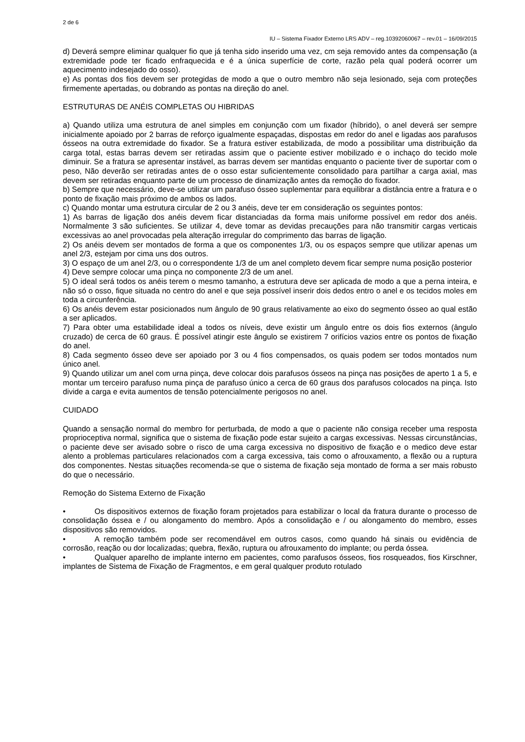2 de 6
IU – Sistema Fixador Externo LRS ADV – reg.10392060067 – rev.01 – 16/09/2015
d) Deverá sempre eliminar qualquer fio que já tenha sido inserido uma vez, cm seja removido antes da compensação (a extremidade pode ter ficado enfraquecida e é a única superfície de corte, razão pela qual poderá ocorrer um aquecimento indesejado do osso).
e) As pontas dos fios devem ser protegidas de modo a que o outro membro não seja lesionado, seja com proteções firmemente apertadas, ou dobrando as pontas na direção do anel.
ESTRUTURAS DE ANÉIS COMPLETAS OU HIBRIDAS
a) Quando utiliza uma estrutura de anel simples em conjunção com um fixador (híbrido), o anel deverá ser sempre inicialmente apoiado por 2 barras de reforço igualmente espaçadas, dispostas em redor do anel e ligadas aos parafusos ósseos na outra extremidade do fixador. Se a fratura estiver estabilizada, de modo a possibilitar uma distribuição da carga total, estas barras devem ser retiradas assim que o paciente estiver mobilizado e o inchaço do tecido mole diminuir. Se a fratura se apresentar instável, as barras devem ser mantidas enquanto o paciente tiver de suportar com o peso, Não deverão ser retiradas antes de o osso estar suficientemente consolidado para partilhar a carga axial, mas devem ser retiradas enquanto parte de um processo de dinamização antes da remoção do fixador.
b) Sempre que necessário, deve-se utilizar um parafuso ósseo suplementar para equilibrar a distância entre a fratura e o ponto de fixação mais próximo de ambos os lados.
c) Quando montar uma estrutura circular de 2 ou 3 anéis, deve ter em consideração os seguintes pontos:
1) As barras de ligação dos anéis devem ficar distanciadas da forma mais uniforme possível em redor dos anéis. Normalmente 3 são suficientes. Se utilizar 4, deve tomar as devidas precauções para não transmitir cargas verticais excessivas ao anel provocadas pela alteração irregular do comprimento das barras de ligação.
2) Os anéis devem ser montados de forma a que os componentes 1/3, ou os espaços sempre que utilizar apenas um anel 2/3, estejam por cima uns dos outros.
3) O espaço de um anel 2/3, ou o correspondente 1/3 de um anel completo devem ficar sempre numa posição posterior
4) Deve sempre colocar uma pinça no componente 2/3 de um anel.
5) O ideal será todos os anéis terem o mesmo tamanho, a estrutura deve ser aplicada de modo a que a perna inteira, e não só o osso, fique situada no centro do anel e que seja possível inserir dois dedos entro o anel e os tecidos moles em toda a circunferência.
6) Os anéis devem estar posicionados num ângulo de 90 graus relativamente ao eixo do segmento ósseo ao qual estão a ser aplicados.
7) Para obter uma estabilidade ideal a todos os níveis, deve existir um ângulo entre os dois fios externos (ângulo cruzado) de cerca de 60 graus. É possível atingir este ângulo se existirem 7 orifícios vazios entre os pontos de fixação do anel.
8) Cada segmento ósseo deve ser apoiado por 3 ou 4 fios compensados, os quais podem ser todos montados num único anel.
9) Quando utilizar um anel com urna pinça, deve colocar dois parafusos ósseos na pinça nas posições de aperto 1 a 5, e montar um terceiro parafuso numa pinça de parafuso único a cerca de 60 graus dos parafusos colocados na pinça. Isto divide a carga e evita aumentos de tensão potencialmente perigosos no anel.
CUIDADO
Quando a sensação normal do membro for perturbada, de modo a que o paciente não consiga receber uma resposta proprioceptiva normal, significa que o sistema de fixação pode estar sujeito a cargas excessivas. Nessas circunstâncias, o paciente deve ser avisado sobre o risco de uma carga excessiva no dispositivo de fixação e o medico deve estar alento a problemas particulares relacionados com a carga excessiva, tais como o afrouxamento, a flexão ou a ruptura dos componentes. Nestas situações recomenda-se que o sistema de fixação seja montado de forma a ser mais robusto do que o necessário.
Remoção do Sistema Externo de Fixação
• Os dispositivos externos de fixação foram projetados para estabilizar o local da fratura durante o processo de consolidação óssea e / ou alongamento do membro. Após a consolidação e / ou alongamento do membro, esses dispositivos são removidos.
• A remoção também pode ser recomendável em outros casos, como quando há sinais ou evidência de corrosão, reação ou dor localizadas; quebra, flexão, ruptura ou afrouxamento do implante; ou perda óssea.
• Qualquer aparelho de implante interno em pacientes, como parafusos ósseos, fios rosqueados, fios Kirschner, implantes de Sistema de Fixação de Fragmentos, e em geral qualquer produto rotulado